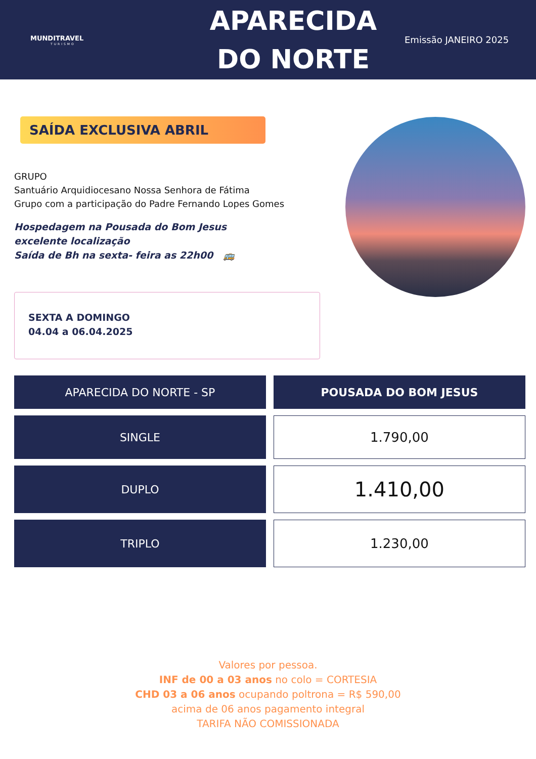MUNDITRAVEL
TURISMO
APARECIDA
DO NORTE
Emissão JANEIRO 2025
SAÍDA EXCLUSIVA ABRIL
GRUPO
Santuário Arquidiocesano Nossa Senhora de Fátima
Grupo com a participação do Padre Fernando Lopes Gomes
Hospedagem na Pousada do Bom Jesus
excelente localização
Saída de Bh na sexta- feira as 22h00 🚌
SEXTA A DOMINGO
04.04 a 06.04.2025
| APARECIDA DO NORTE - SP | | POUSADA DO BOM JESUS |
| SINGLE | | 1.790,00 |
| DUPLO | | 1.410,00 |
| TRIPLO | | 1.230,00 |
Valores por pessoa.
INF de 00 a 03 anos no colo = CORTESIA
CHD 03 a 06 anos ocupando poltrona = R$ 590,00
acima de 06 anos pagamento integral
TARIFA NÃO COMISSIONADA